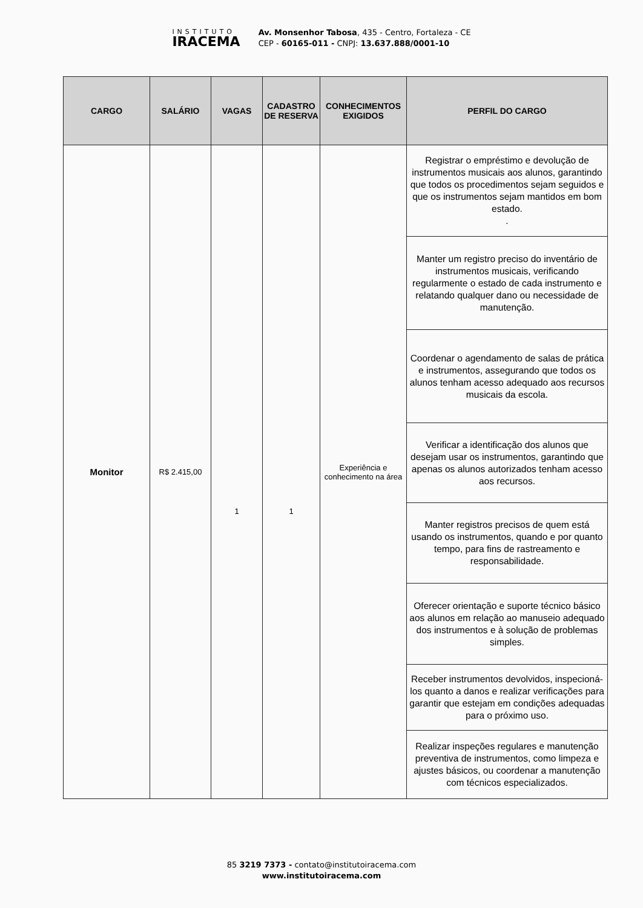INSTITUTO
IRACEMA
Av. Monsenhor Tabosa, 435 - Centro, Fortaleza - CE
CEP - 60165-011 - CNPJ: 13.637.888/0001-10
| CARGO | SALÁRIO | VAGAS | CADASTRO DE RESERVA | CONHECIMENTOS EXIGIDOS | PERFIL DO CARGO |
| --- | --- | --- | --- | --- | --- |
| Monitor | R$ 2.415,00 | 1 | 1 | Experiência e conhecimento na área | Registrar o empréstimo e devolução de instrumentos musicais aos alunos, garantindo que todos os procedimentos sejam seguidos e que os instrumentos sejam mantidos em bom estado. . |
| | | | | | Manter um registro preciso do inventário de instrumentos musicais, verificando regularmente o estado de cada instrumento e relatando qualquer dano ou necessidade de manutenção. |
| | | | | | Coordenar o agendamento de salas de prática e instrumentos, assegurando que todos os alunos tenham acesso adequado aos recursos musicais da escola. |
| | | | | | Verificar a identificação dos alunos que desejam usar os instrumentos, garantindo que apenas os alunos autorizados tenham acesso aos recursos. |
| | | | | | Manter registros precisos de quem está usando os instrumentos, quando e por quanto tempo, para fins de rastreamento e responsabilidade. |
| | | | | | Oferecer orientação e suporte técnico básico aos alunos em relação ao manuseio adequado dos instrumentos e à solução de problemas simples. |
| | | | | | Receber instrumentos devolvidos, inspecioná-los quanto a danos e realizar verificações para garantir que estejam em condições adequadas para o próximo uso. |
| | | | | | Realizar inspeções regulares e manutenção preventiva de instrumentos, como limpeza e ajustes básicos, ou coordenar a manutenção com técnicos especializados. |
85 3219 7373 - contato@institutoiracema.com
www.institutoiracema.com